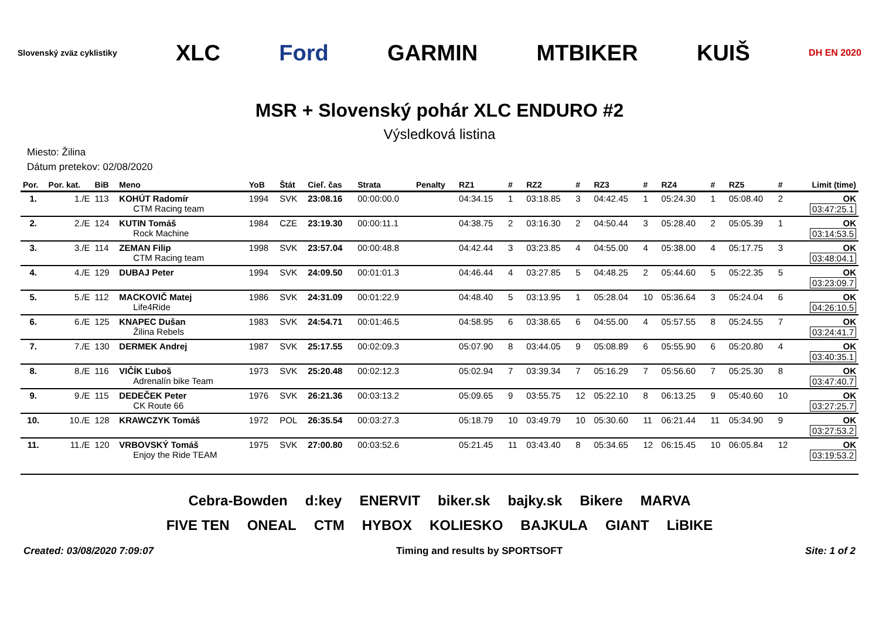Slovenský zväz cyklistiky XLC Ford GARMIN MTBIKER KUIŠ DH EN 2020
MSR + Slovenský pohár XLC ENDURO #2
Výsledková listina
Miesto: Žilina
Dátum pretekov: 02/08/2020
| Por. | Por. kat. | BiB | Meno | YoB | Štát | Cieľ. čas | Strata | Penalty | RZ1 | # | RZ2 | # | RZ3 | # | RZ4 | # | RZ5 | # | Limit (time) |
| --- | --- | --- | --- | --- | --- | --- | --- | --- | --- | --- | --- | --- | --- | --- | --- | --- | --- | --- | --- |
| 1. | 1./E | 113 | KOHÚT Radomír CTM Racing team | 1994 | SVK | 23:08.16 | 00:00:00.0 | | 04:34.15 | 1 | 03:18.85 | 3 | 04:42.45 | 1 | 05:24.30 | 1 | 05:08.40 | 2 | OK 03:47:25.1 |
| 2. | 2./E | 124 | KUTIN Tomáš Rock Machine | 1984 | CZE | 23:19.30 | 00:00:11.1 | | 04:38.75 | 2 | 03:16.30 | 2 | 04:50.44 | 3 | 05:28.40 | 2 | 05:05.39 | 1 | OK 03:14:53.5 |
| 3. | 3./E | 114 | ZEMAN Filip CTM Racing team | 1998 | SVK | 23:57.04 | 00:00:48.8 | | 04:42.44 | 3 | 03:23.85 | 4 | 04:55.00 | 4 | 05:38.00 | 4 | 05:17.75 | 3 | OK 03:48:04.1 |
| 4. | 4./E | 129 | DUBAJ Peter | 1994 | SVK | 24:09.50 | 00:01:01.3 | | 04:46.44 | 4 | 03:27.85 | 5 | 04:48.25 | 2 | 05:44.60 | 5 | 05:22.35 | 5 | OK 03:23:09.7 |
| 5. | 5./E | 112 | MACKOVIČ Matej Life4Ride | 1986 | SVK | 24:31.09 | 00:01:22.9 | | 04:48.40 | 5 | 03:13.95 | 1 | 05:28.04 | 10 | 05:36.64 | 3 | 05:24.04 | 6 | OK 04:26:10.5 |
| 6. | 6./E | 125 | KNAPEC Dušan Žilina Rebels | 1983 | SVK | 24:54.71 | 00:01:46.5 | | 04:58.95 | 6 | 03:38.65 | 6 | 04:55.00 | 4 | 05:57.55 | 8 | 05:24.55 | 7 | OK 03:24:41.7 |
| 7. | 7./E | 130 | DERMEK Andrej | 1987 | SVK | 25:17.55 | 00:02:09.3 | | 05:07.90 | 8 | 03:44.05 | 9 | 05:08.89 | 6 | 05:55.90 | 6 | 05:20.80 | 4 | OK 03:40:35.1 |
| 8. | 8./E | 116 | VIČÍK Ľuboš Adrenalín bike Team | 1973 | SVK | 25:20.48 | 00:02:12.3 | | 05:02.94 | 7 | 03:39.34 | 7 | 05:16.29 | 7 | 05:56.60 | 7 | 05:25.30 | 8 | OK 03:47:40.7 |
| 9. | 9./E | 115 | DEDEČEK Peter CK Route 66 | 1976 | SVK | 26:21.36 | 00:03:13.2 | | 05:09.65 | 9 | 03:55.75 | 12 | 05:22.10 | 8 | 06:13.25 | 9 | 05:40.60 | 10 | OK 03:27:25.7 |
| 10. | 10./E | 128 | KRAWCZYK Tomáš | 1972 | POL | 26:35.54 | 00:03:27.3 | | 05:18.79 | 10 | 03:49.79 | 10 | 05:30.60 | 11 | 06:21.44 | 11 | 05:34.90 | 9 | OK 03:27:53.2 |
| 11. | 11./E | 120 | VRBOVSKÝ Tomáš Enjoy the Ride TEAM | 1975 | SVK | 27:00.80 | 00:03:52.6 | | 05:21.45 | 11 | 03:43.40 | 8 | 05:34.65 | 12 | 06:15.45 | 10 | 06:05.84 | 12 | OK 03:19:53.2 |
Cebra-Bowden d:key ENERVIT biker.sk bajky.sk Bikere MARVA
FIVE TEN ONEAL CTM HYBOX KOLIESKO BAJKULA GIANT LiBIKE
Created: 03/08/2020 7:09:07 Timing and results by SPORTSOFT Site: 1 of 2